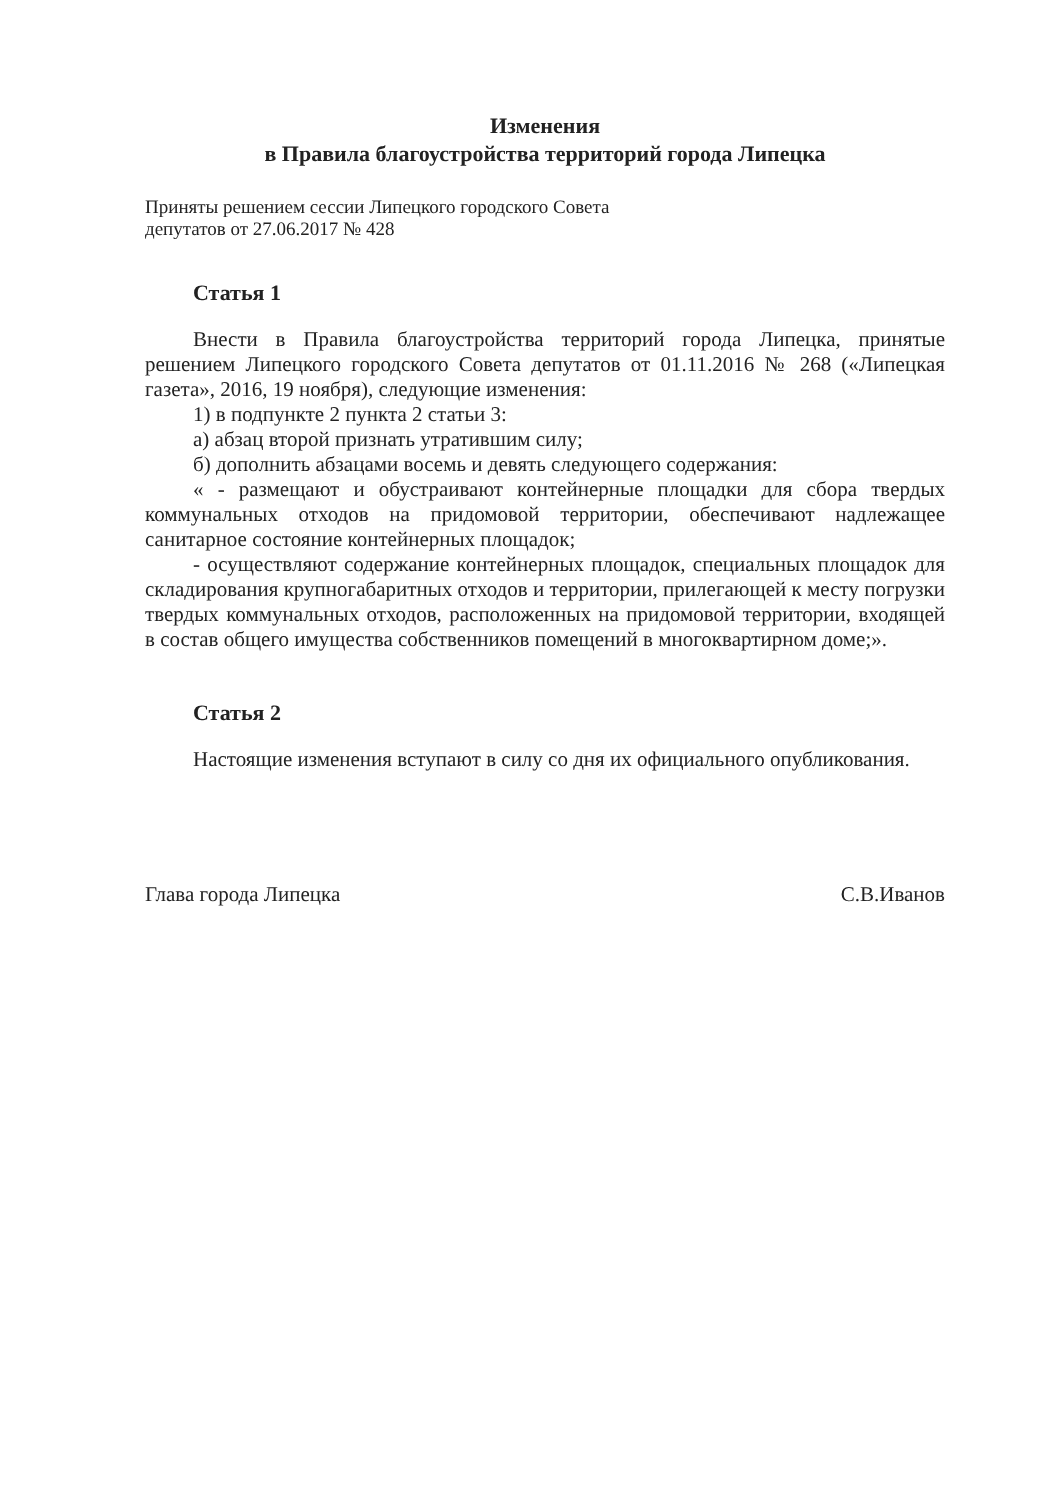Изменения
в Правила благоустройства территорий города Липецка
Приняты решением сессии Липецкого городского Совета
депутатов от 27.06.2017 № 428
Статья 1
Внести в Правила благоустройства территорий города Липецка, принятые решением Липецкого городского Совета депутатов от 01.11.2016 № 268 («Липецкая газета», 2016, 19 ноября), следующие изменения:
1) в подпункте 2 пункта 2 статьи 3:
а) абзац второй признать утратившим силу;
б) дополнить абзацами восемь и девять следующего содержания:
« - размещают и обустраивают контейнерные площадки для сбора твердых коммунальных отходов на придомовой территории, обеспечивают надлежащее санитарное состояние контейнерных площадок;
- осуществляют содержание контейнерных площадок, специальных площадок для складирования крупногабаритных отходов и территории, прилегающей к месту погрузки твердых коммунальных отходов, расположенных на придомовой территории, входящей в состав общего имущества собственников помещений в многоквартирном доме;».
Статья 2
Настоящие изменения вступают в силу со дня их официального опубликования.
Глава города Липецка С.В.Иванов